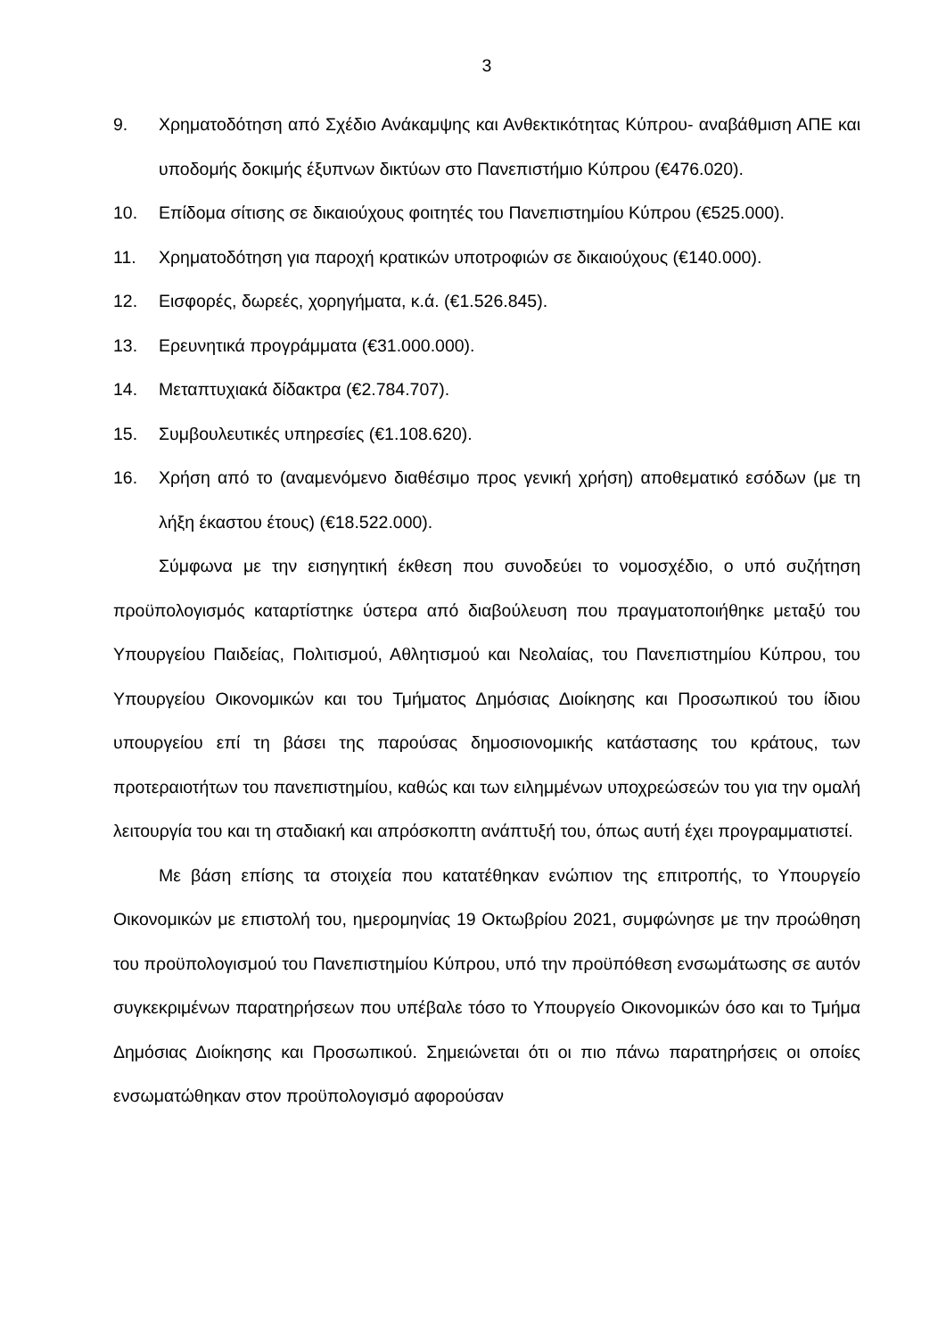3
9. Χρηματοδότηση από Σχέδιο Ανάκαμψης και Ανθεκτικότητας Κύπρου- αναβάθμιση ΑΠΕ και υποδομής δοκιμής έξυπνων δικτύων στο Πανεπιστήμιο Κύπρου (€476.020).
10. Επίδομα σίτισης σε δικαιούχους φοιτητές του Πανεπιστημίου Κύπρου (€525.000).
11. Χρηματοδότηση για παροχή κρατικών υποτροφιών σε δικαιούχους (€140.000).
12. Εισφορές, δωρεές, χορηγήματα, κ.ά. (€1.526.845).
13. Ερευνητικά προγράμματα (€31.000.000).
14. Μεταπτυχιακά δίδακτρα (€2.784.707).
15. Συμβουλευτικές υπηρεσίες (€1.108.620).
16. Χρήση από το (αναμενόμενο διαθέσιμο προς γενική χρήση) αποθεματικό εσόδων (με τη λήξη έκαστου έτους) (€18.522.000).
Σύμφωνα με την εισηγητική έκθεση που συνοδεύει το νομοσχέδιο, ο υπό συζήτηση προϋπολογισμός καταρτίστηκε ύστερα από διαβούλευση που πραγματοποιήθηκε μεταξύ του Υπουργείου Παιδείας, Πολιτισμού, Αθλητισμού και Νεολαίας, του Πανεπιστημίου Κύπρου, του Υπουργείου Οικονομικών και του Τμήματος Δημόσιας Διοίκησης και Προσωπικού του ίδιου υπουργείου επί τη βάσει της παρούσας δημοσιονομικής κατάστασης του κράτους, των προτεραιοτήτων του πανεπιστημίου, καθώς και των ειλημμένων υποχρεώσεών του για την ομαλή λειτουργία του και τη σταδιακή και απρόσκοπτη ανάπτυξή του, όπως αυτή έχει προγραμματιστεί.
Με βάση επίσης τα στοιχεία που κατατέθηκαν ενώπιον της επιτροπής, το Υπουργείο Οικονομικών με επιστολή του, ημερομηνίας 19 Οκτωβρίου 2021, συμφώνησε με την προώθηση του προϋπολογισμού του Πανεπιστημίου Κύπρου, υπό την προϋπόθεση ενσωμάτωσης σε αυτόν συγκεκριμένων παρατηρήσεων που υπέβαλε τόσο το Υπουργείο Οικονομικών όσο και το Τμήμα Δημόσιας Διοίκησης και Προσωπικού. Σημειώνεται ότι οι πιο πάνω παρατηρήσεις οι οποίες ενσωματώθηκαν στον προϋπολογισμό αφορούσαν